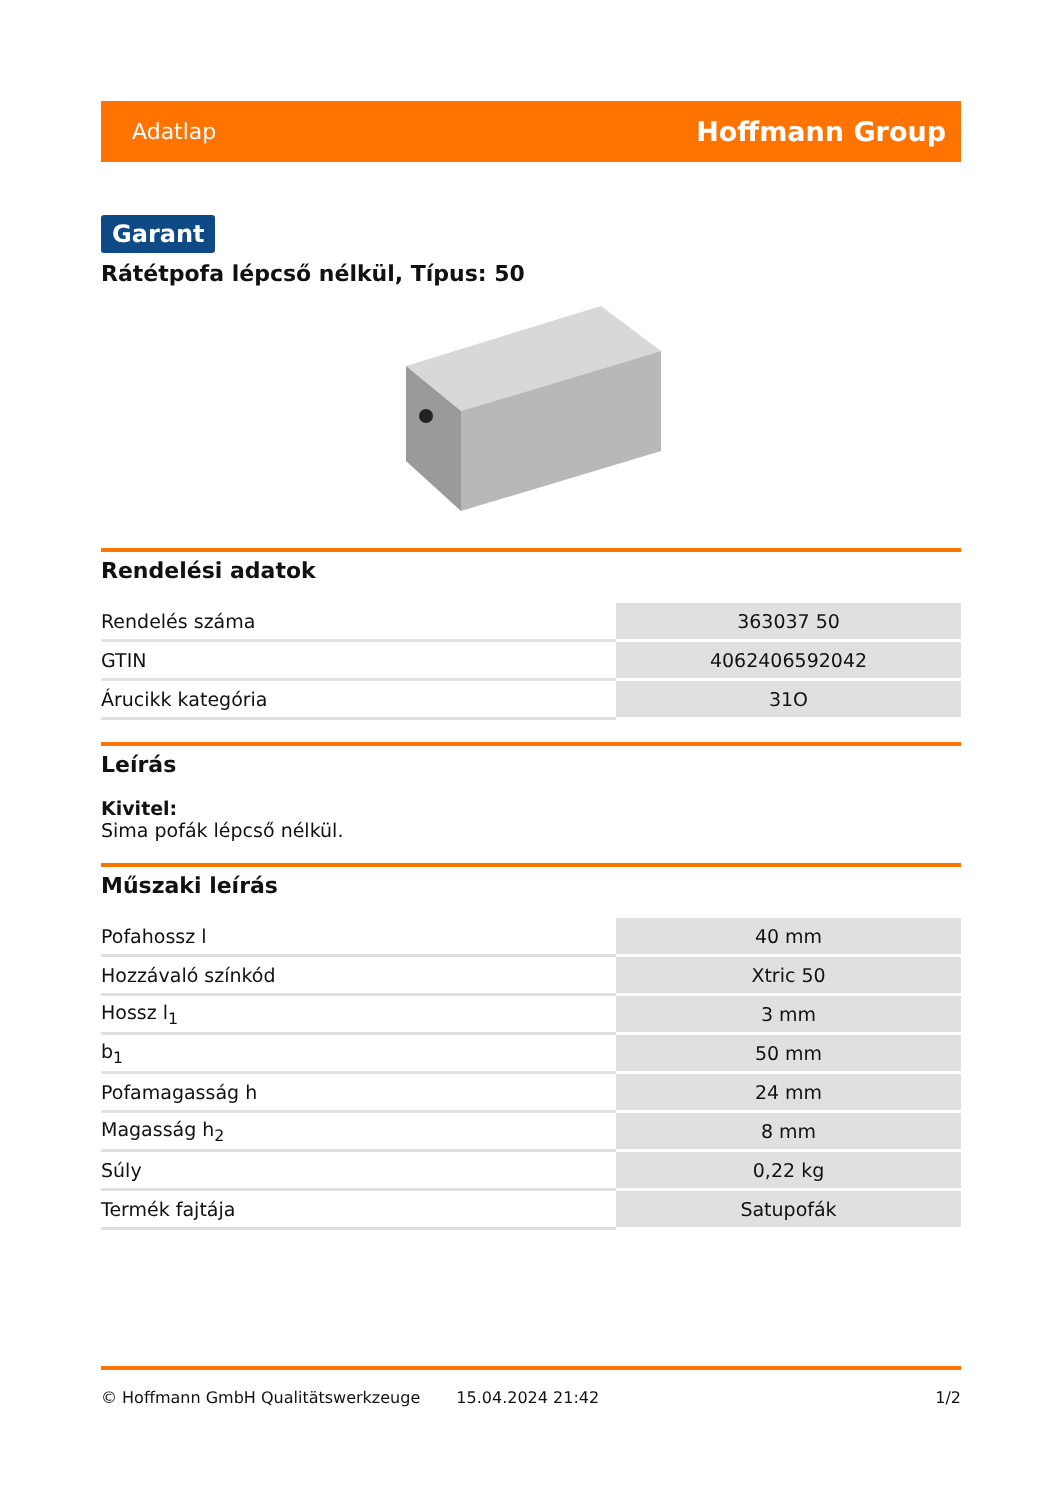Adatlap Hoffmann Group
Garant
Rátétpofa lépcső nélkül, Típus: 50
Rendelési adatok
| Rendelés száma | 363037 50 |
| GTIN | 4062406592042 |
| Árucikk kategória | 31O |
Leírás
Kivitel:
Sima pofák lépcső nélkül.
Műszaki leírás
| Pofahossz l | 40 mm |
| Hozzávaló színkód | Xtric 50 |
| Hossz l<sub>1</sub> | 3 mm |
| b<sub>1</sub> | 50 mm |
| Pofamagasság h | 24 mm |
| Magasság h<sub>2</sub> | 8 mm |
| Súly | 0,22 kg |
| Termék fajtája | Satupofák |
© Hoffmann GmbH Qualitätswerkzeuge 15.04.2024 21:42 1/2